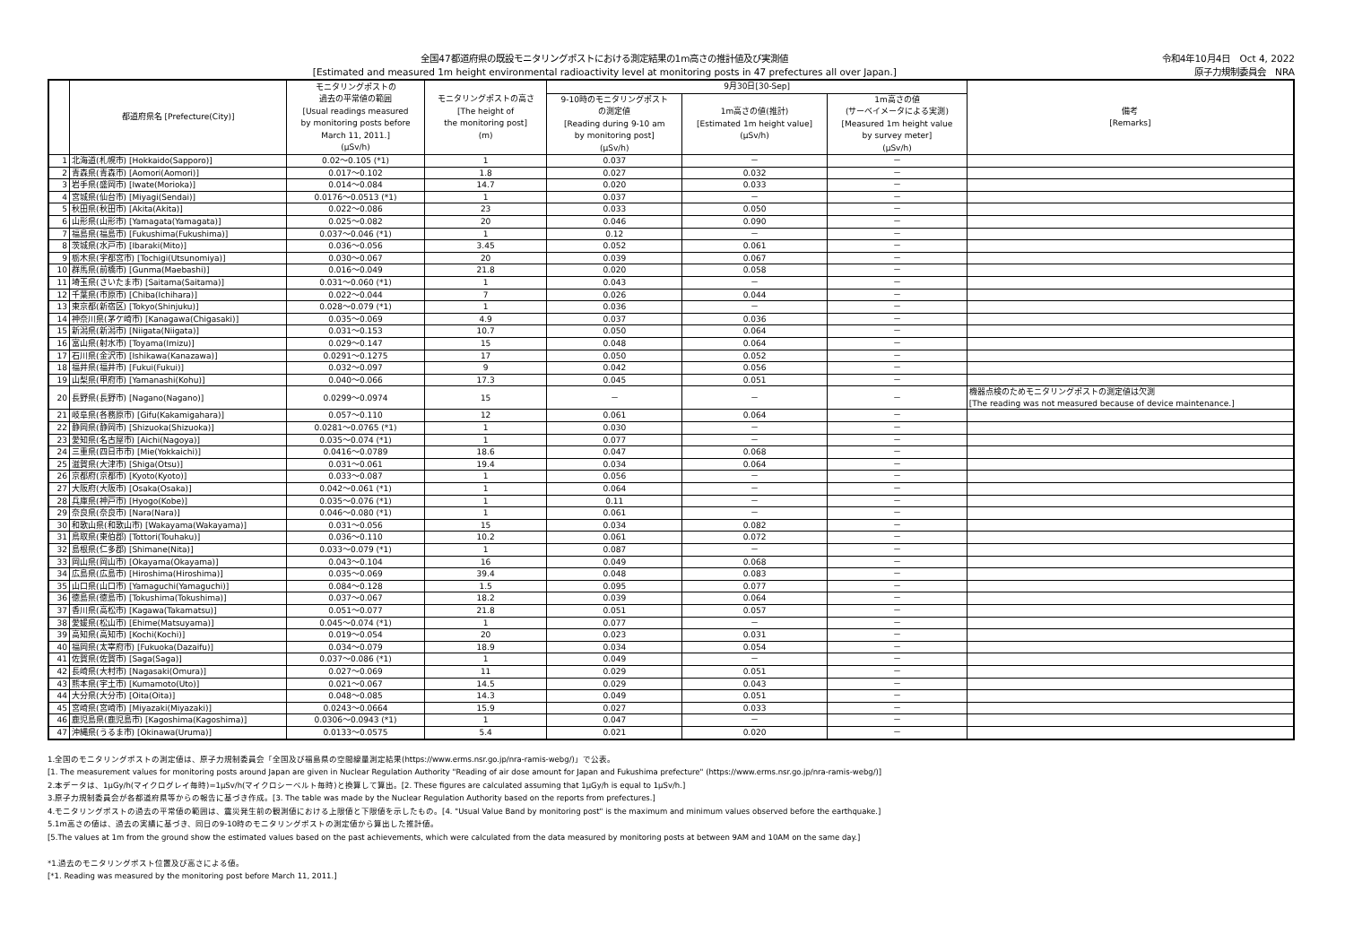全国47都道府県の既設モニタリングポストにおける測定結果の1m高さの推計値及び実測値
[Estimated and measured 1m height environmental radioactivity level at monitoring posts in 47 prefectures all over Japan.]
令和4年10月4日　Oct 4, 2022
原子力規制委員会　NRA
| | 都道府県名 [Prefecture(City)] | モニタリングポストの 過去の平常値の範囲 [Usual readings measured by monitoring posts before March 11, 2011.] (μSv/h) | モニタリングポストの高さ [The height of the monitoring post] (m) | 9月30日[30-Sep] | | | 備考 [Remarks] |
| --- | --- | --- | --- | --- | --- | --- | --- |
| | | | | 9-10時のモニタリングポスト の測定値 [Reading during 9-10 am by monitoring post] (μSv/h) | 1m高さの値(推計) [Estimated 1m height value] (μSv/h) | 1m高さの値 (サーベイメータによる実測) [Measured 1m height value by survey meter] (μSv/h) | |
| 1 | 北海道(札幌市) [Hokkaido(Sapporo)] | 0.02～0.105 (*1) | 1 | 0.037 | － | － | |
| 2 | 青森県(青森市) [Aomori(Aomori)] | 0.017～0.102 | 1.8 | 0.027 | 0.032 | － | |
| 3 | 岩手県(盛岡市) [Iwate(Morioka)] | 0.014～0.084 | 14.7 | 0.020 | 0.033 | － | |
| 4 | 宮城県(仙台市) [Miyagi(Sendai)] | 0.0176～0.0513 (*1) | 1 | 0.037 | － | － | |
| 5 | 秋田県(秋田市) [Akita(Akita)] | 0.022～0.086 | 23 | 0.033 | 0.050 | － | |
| 6 | 山形県(山形市) [Yamagata(Yamagata)] | 0.025～0.082 | 20 | 0.046 | 0.090 | － | |
| 7 | 福島県(福島市) [Fukushima(Fukushima)] | 0.037～0.046 (*1) | 1 | 0.12 | － | － | |
| 8 | 茨城県(水戸市) [Ibaraki(Mito)] | 0.036～0.056 | 3.45 | 0.052 | 0.061 | － | |
| 9 | 栃木県(宇都宮市) [Tochigi(Utsunomiya)] | 0.030～0.067 | 20 | 0.039 | 0.067 | － | |
| 10 | 群馬県(前橋市) [Gunma(Maebashi)] | 0.016～0.049 | 21.8 | 0.020 | 0.058 | － | |
| 11 | 埼玉県(さいたま市) [Saitama(Saitama)] | 0.031～0.060 (*1) | 1 | 0.043 | － | － | |
| 12 | 千葉県(市原市) [Chiba(Ichihara)] | 0.022～0.044 | 7 | 0.026 | 0.044 | － | |
| 13 | 東京都(新宿区) [Tokyo(Shinjuku)] | 0.028～0.079 (*1) | 1 | 0.036 | － | － | |
| 14 | 神奈川県(茅ケ崎市) [Kanagawa(Chigasaki)] | 0.035～0.069 | 4.9 | 0.037 | 0.036 | － | |
| 15 | 新潟県(新潟市) [Niigata(Niigata)] | 0.031～0.153 | 10.7 | 0.050 | 0.064 | － | |
| 16 | 富山県(射水市) [Toyama(Imizu)] | 0.029～0.147 | 15 | 0.048 | 0.064 | － | |
| 17 | 石川県(金沢市) [Ishikawa(Kanazawa)] | 0.0291～0.1275 | 17 | 0.050 | 0.052 | － | |
| 18 | 福井県(福井市) [Fukui(Fukui)] | 0.032～0.097 | 9 | 0.042 | 0.056 | － | |
| 19 | 山梨県(甲府市) [Yamanashi(Kohu)] | 0.040～0.066 | 17.3 | 0.045 | 0.051 | － | |
| 20 | 長野県(長野市) [Nagano(Nagano)] | 0.0299～0.0974 | 15 | － | － | － | 機器点検のためモニタリングポストの測定値は欠測 [The reading was not measured because of device maintenance.] |
| 21 | 岐阜県(各務原市) [Gifu(Kakamigahara)] | 0.057～0.110 | 12 | 0.061 | 0.064 | － | |
| 22 | 静岡県(静岡市) [Shizuoka(Shizuoka)] | 0.0281～0.0765 (*1) | 1 | 0.030 | － | － | |
| 23 | 愛知県(名古屋市) [Aichi(Nagoya)] | 0.035～0.074 (*1) | 1 | 0.077 | － | － | |
| 24 | 三重県(四日市市) [Mie(Yokkaichi)] | 0.0416～0.0789 | 18.6 | 0.047 | 0.068 | － | |
| 25 | 滋賀県(大津市) [Shiga(Otsu)] | 0.031～0.061 | 19.4 | 0.034 | 0.064 | － | |
| 26 | 京都府(京都市) [Kyoto(Kyoto)] | 0.033～0.087 | 1 | 0.056 | － | － | |
| 27 | 大阪府(大阪市) [Osaka(Osaka)] | 0.042～0.061 (*1) | 1 | 0.064 | － | － | |
| 28 | 兵庫県(神戸市) [Hyogo(Kobe)] | 0.035～0.076 (*1) | 1 | 0.11 | － | － | |
| 29 | 奈良県(奈良市) [Nara(Nara)] | 0.046～0.080 (*1) | 1 | 0.061 | － | － | |
| 30 | 和歌山県(和歌山市) [Wakayama(Wakayama)] | 0.031～0.056 | 15 | 0.034 | 0.082 | － | |
| 31 | 鳥取県(東伯郡) [Tottori(Touhaku)] | 0.036～0.110 | 10.2 | 0.061 | 0.072 | － | |
| 32 | 島根県(仁多郡) [Shimane(Nita)] | 0.033～0.079 (*1) | 1 | 0.087 | － | － | |
| 33 | 岡山県(岡山市) [Okayama(Okayama)] | 0.043～0.104 | 16 | 0.049 | 0.068 | － | |
| 34 | 広島県(広島市) [Hiroshima(Hiroshima)] | 0.035～0.069 | 39.4 | 0.048 | 0.083 | － | |
| 35 | 山口県(山口市) [Yamaguchi(Yamaguchi)] | 0.084～0.128 | 1.5 | 0.095 | 0.077 | － | |
| 36 | 徳島県(徳島市) [Tokushima(Tokushima)] | 0.037～0.067 | 18.2 | 0.039 | 0.064 | － | |
| 37 | 香川県(高松市) [Kagawa(Takamatsu)] | 0.051～0.077 | 21.8 | 0.051 | 0.057 | － | |
| 38 | 愛媛県(松山市) [Ehime(Matsuyama)] | 0.045～0.074 (*1) | 1 | 0.077 | － | － | |
| 39 | 高知県(高知市) [Kochi(Kochi)] | 0.019～0.054 | 20 | 0.023 | 0.031 | － | |
| 40 | 福岡県(太宰府市) [Fukuoka(Dazaifu)] | 0.034～0.079 | 18.9 | 0.034 | 0.054 | － | |
| 41 | 佐賀県(佐賀市) [Saga(Saga)] | 0.037～0.086 (*1) | 1 | 0.049 | － | － | |
| 42 | 長崎県(大村市) [Nagasaki(Omura)] | 0.027～0.069 | 11 | 0.029 | 0.051 | － | |
| 43 | 熊本県(宇土市) [Kumamoto(Uto)] | 0.021～0.067 | 14.5 | 0.029 | 0.043 | － | |
| 44 | 大分県(大分市) [Oita(Oita)] | 0.048～0.085 | 14.3 | 0.049 | 0.051 | － | |
| 45 | 宮崎県(宮崎市) [Miyazaki(Miyazaki)] | 0.0243～0.0664 | 15.9 | 0.027 | 0.033 | － | |
| 46 | 鹿児島県(鹿児島市) [Kagoshima(Kagoshima)] | 0.0306～0.0943 (*1) | 1 | 0.047 | － | － | |
| 47 | 沖縄県(うるま市) [Okinawa(Uruma)] | 0.0133～0.0575 | 5.4 | 0.021 | 0.020 | － | |
1.全国のモニタリングポストの測定値は、原子力規制委員会「全国及び福島県の空間線量測定結果(https://www.erms.nsr.go.jp/nra-ramis-webg/)」で公表。
[1. The measurement values for monitoring posts around Japan are given in Nuclear Regulation Authority "Reading of air dose amount for Japan and Fukushima prefecture" (https://www.erms.nsr.go.jp/nra-ramis-webg/)]
2.本データは、1μGy/h(マイクログレイ毎時)=1μSv/h(マイクロシーベルト毎時)と換算して算出。[2. These figures are calculated assuming that 1μGy/h is equal to 1μSv/h.]
3.原子力規制委員会が各都道府県等からの報告に基づき作成。[3. The table was made by the Nuclear Regulation Authority based on the reports from prefectures.]
4.モニタリングポストの過去の平常値の範囲は、震災発生前の観測値における上限値と下限値を示したもの。[4. "Usual Value Band by monitoring post" is the maximum and minimum values observed before the earthquake.]
5.1m高さの値は、過去の実績に基づき、同日の9-10時のモニタリングポストの測定値から算出した推計値。
[5.The values at 1m from the ground show the estimated values based on the past achievements, which were calculated from the data measured by monitoring posts at between 9AM and 10AM on the same day.]
*1.過去のモニタリングポスト位置及び高さによる値。
[*1. Reading was measured by the monitoring post before March 11, 2011.]